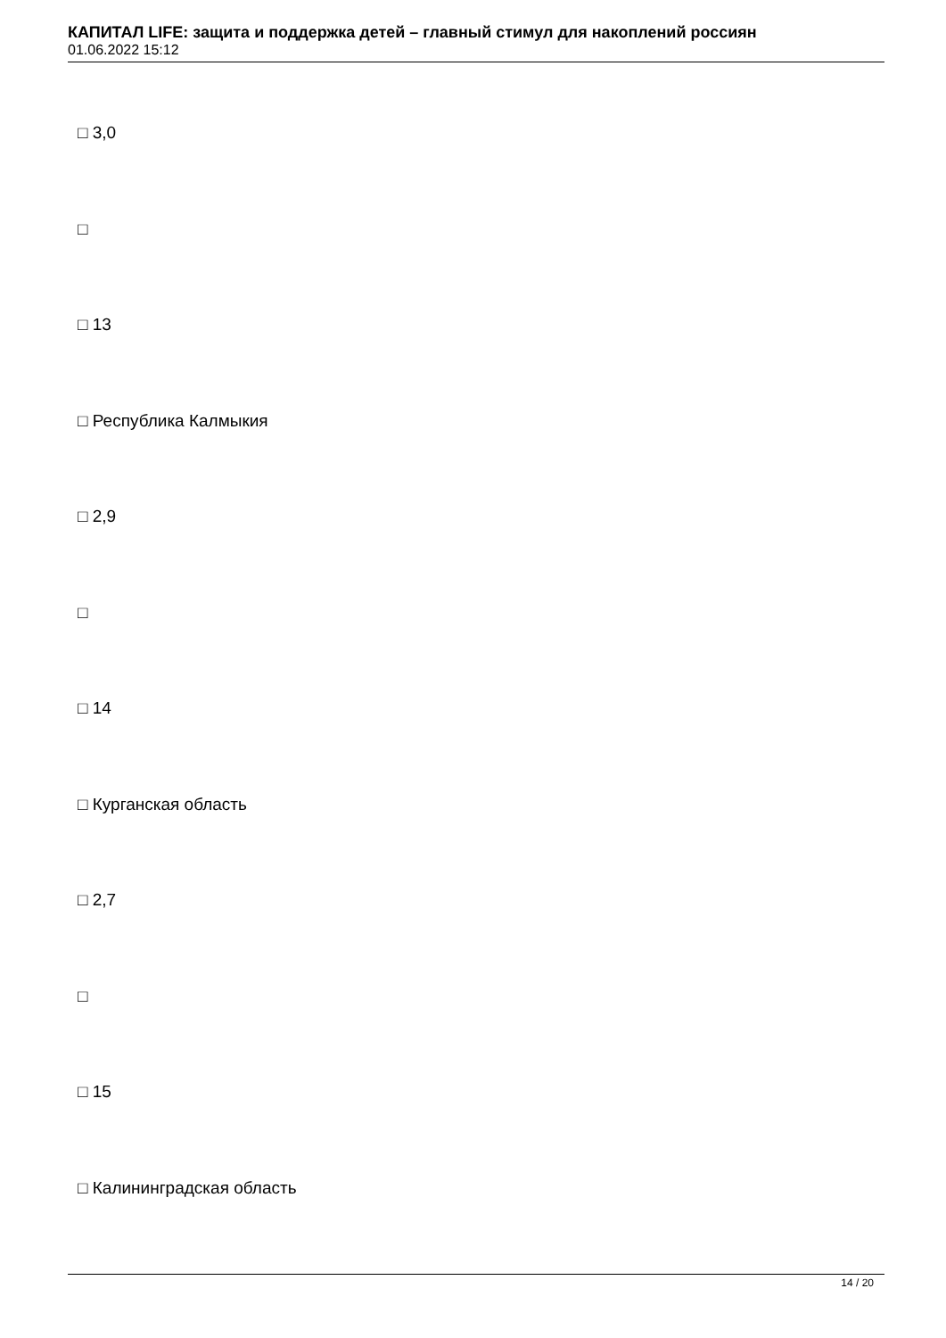КАПИТАЛ LIFE: защита и поддержка детей – главный стимул для накоплений россиян
01.06.2022 15:12
□ 3,0
□
□ 13
□ Республика Калмыкия
□ 2,9
□
□ 14
□ Курганская область
□ 2,7
□
□ 15
□ Калининградская область
14 / 20